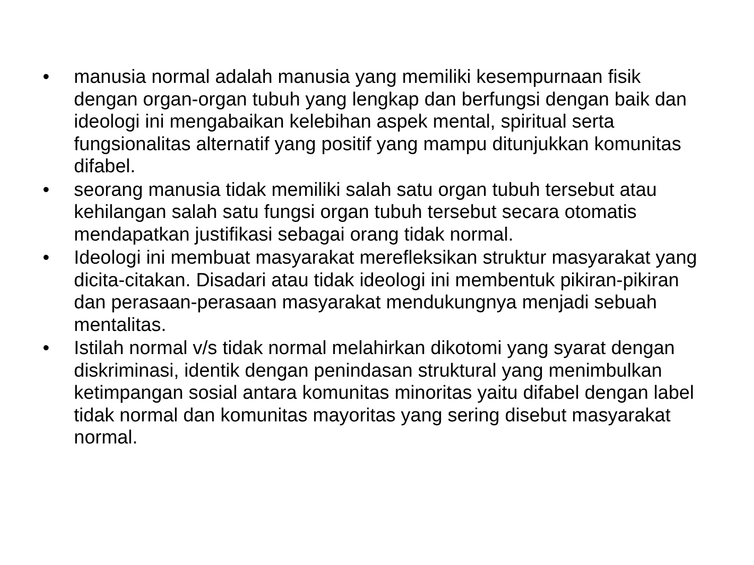• manusia normal adalah manusia yang memiliki kesempurnaan fisik dengan organ-organ tubuh yang lengkap dan berfungsi dengan baik dan ideologi ini mengabaikan kelebihan aspek mental, spiritual serta fungsionalitas alternatif yang positif yang mampu ditunjukkan komunitas difabel.
• seorang manusia tidak memiliki salah satu organ tubuh tersebut atau kehilangan salah satu fungsi organ tubuh tersebut secara otomatis mendapatkan justifikasi sebagai orang tidak normal.
• Ideologi ini membuat masyarakat merefleksikan struktur masyarakat yang dicita-citakan. Disadari atau tidak ideologi ini membentuk pikiran-pikiran dan perasaan-perasaan masyarakat mendukungnya menjadi sebuah mentalitas.
• Istilah normal v/s tidak normal melahirkan dikotomi yang syarat dengan diskriminasi, identik dengan penindasan struktural yang menimbulkan ketimpangan sosial antara komunitas minoritas yaitu difabel dengan label tidak normal dan komunitas mayoritas yang sering disebut masyarakat normal.